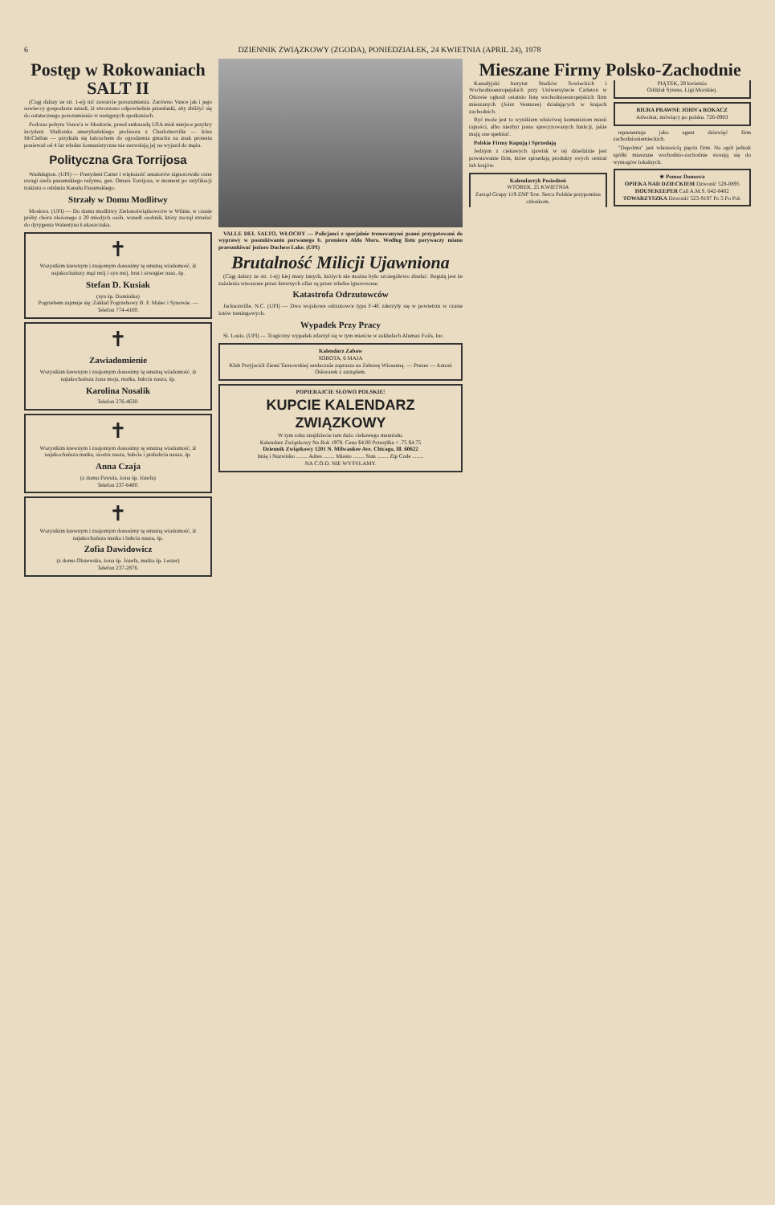6 DZIENNIK ZWIĄZKOWY (ZGODA), PONIEDZIAŁEK, 24 KWIETNIA (APRIL 24), 1978
Postęp w Rokowaniach SALT II
(Ciąg dalszy ze str. 1-ej) nić zawarcie porozumienia. Zarówno Vance jak i jego sowieccy gospodarze uznali, iż stworzono odpowiednie przesłanki, aby zbliżyć się do ostatecznego porozumienia w następnych spotkaniach.
Podczas pobytu Vance'a w Moskwie, przed ambasadą USA miał miejsce przykry incydent. Małżonka amerykańskiego profesora z Charlottesville — Irina McClellan — przykuła się łańcuchem do ogrodzenia gmachu na znak protestu ponieważ od 4 lat władze komunistyczne nie zezwalają jej na wyjazd do męża.
Polityczna Gra Torrijosa
Washington. (UPI) — Prezydent Carter i większość senatorów zignorowało ostre uwagi szefa panamskiego reżymu, gen. Omara Torrijosa, w moment po ratyfikacji traktatu o oddaniu Kanału Panamskiego.
Strzały w Domu Modlitwy
Moskwa. (UPI) — Do domu modlitwy Zielonoświątkowców w Wilnie, w czasie próby chóru złożonego z 20 młodych osób, wszedł osobnik, który zaczął strzelać do dyrygenta Walentyna Łukaszczuka.
✝
Wszystkim krewnym i znajomym donosimy tę smutną wiadomość, iż najukochańszy mąż mój i syn mój, brat i szwagier nasz, śp.
Stefan D. Kusiak
(syn śp. Dominika)
Pogrzebem zajmuje się: Zakład Pogrzebowy B. F. Malec i Synowie. — Telefon 774-4100.
✝
Zawiadomienie
Wszystkim krewnym i znajomym donosimy tę smutną wiadomość, iż najukochańsza żona moja, matka, babcia nasza, śp.
Karolina Nosalik
Telefon 276-4630.
✝
Wszystkim krewnym i znajomym donosimy tę smutną wiadomość, iż najukochańsza matka, siostra nasza, babcia i prababcia nasza, śp.
Anna Czaja
(z domu Pawula, żona śp. Józefa)
Telefon 237-6400.
✝
Wszystkim krewnym i znajomym donosimy tę smutną wiadomość, iż najukochańsza matka i babcia nasza, śp.
Zofia Dawidowicz
(z domu Olszewska, żona śp. Józefa, matka śp. Lester)
Telefon 237-2876.
VALLE DEL SALTO, WŁOCHY — Policjanci z specjalnie trenowanymi psami przygotowani do wyprawy w poszukiwaniu porwanego b. premiera Aldo Moro. Według listu porywaczy miano przeszukiwać jezioro Duchess Lake. (UPI)
Brutalność Milicji Ujawniona
(Ciąg dalszy ze str. 1-ej) kiej masy innych, których nie można było szczegółowo zbadać. Regułą jest że zażalenia wnoszone przez krewnych ofiar są przez władze ignorowane.
Katastrofa Odrzutowców
Jacksonville, N.C. (UPI) — Dwa wojskowe odrzutowce typu F-4E zderzyły się w powietrzu w czasie lotów treningowych.
Wypadek Przy Pracy
St. Louis. (UPI) — Tragiczny wypadek zdarzył się w tym mieście w zakładach Alumax Foils, Inc.
Kalendarz Zabaw
SOBOTA, 6 MAJA
Klub Przyjaciół Ziemi Tarnowskiej serdecznie zaprasza na Zabawę Wiosenną. — Prezes — Antoni Oskwarek z zarządem.
POPIERAJCIE SŁOWO POLSKIE!
KUPCIE KALENDARZ ZWIĄZKOWY
W tym roku znajdziecie tam dużo ciekawego materiału.
Kalendarz Związkowy Na Rok 1978. Cena $4.00 Przesyłka + .75 $4.75
Dziennik Związkowy 1201 N. Milwaukee Ave. Chicago, Ill. 60622
Imię i Nazwisko ........ Adres ........ Miasto ........ Stan ........ Zip Code ........
NA C.O.D. NIE WYSYŁAMY.
Mieszane Firmy Polsko-Zachodnie
Kanadyjski Instytut Studiów Sowieckich i Wschodnioeuropejskich przy Uniwersytecie Carleton w Ottawie ogłosił ostatnio listę wschodnioeuropejskich firm mieszanych (Joint Ventures) działających w krajach zachodnich.
Być może jest to wynikiem właściwej komunistom manii tajności, albo niezbyt jasno sprecyzowanych funkcji, jakie mają one spełniać.
Polskie Firmy Kupują i Sprzedają
Jednym z ciekawych zjawisk w tej dziedzinie jest powstawanie firm, które sprzedają produkty swych central lub krajów.
Kalendarzyk Posiedzeń
WTOREK, 25 KWIETNIA
Zarząd Grupy 119 ZNP Tow. Serca Polskie przypomina członkom.
PIĄTEK, 28 kwietnia
Oddział Syrena, Ligi Morskiej.
BIURA PRAWNE JOHN'a ROKACZ
Adwokat, mówiący po polsku. 726-0903
reprezentuje jako agent dziewięć firm zachodnioniemieckich.
"Depolma" jest własnością pięciu firm. Na ogół jednak spółki mieszane wschodnio-zachodnie stosują się do wymogów lokalnych.
★ Pomoc Domowa
OPIEKA NAD DZIECKIEM Dzwonić 528-0895
HOUSEKEEPER Call A.M.S. 642-8402
TOWARZYSZKA Dzwonić 523-9197 Po 5 Po Poł.